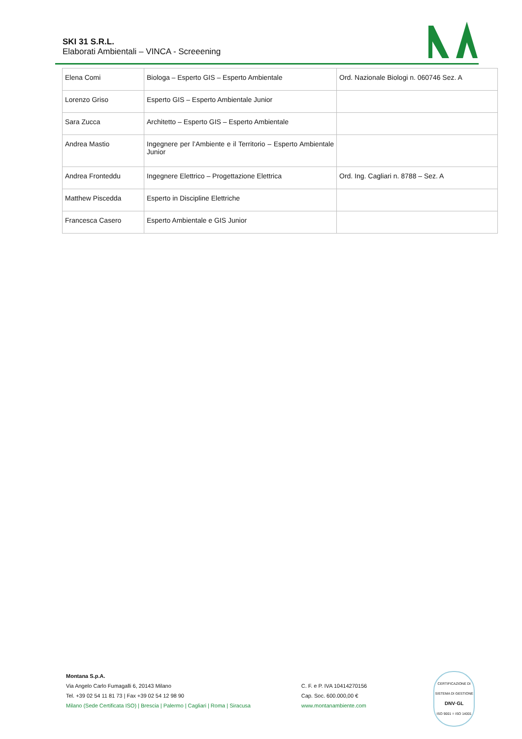SKI 31 S.R.L.
Elaborati Ambientali – VINCA - Screeening
| Elena Comi | Biologa – Esperto GIS – Esperto Ambientale | Ord. Nazionale Biologi n. 060746 Sez. A |
| Lorenzo Griso | Esperto GIS – Esperto Ambientale Junior | |
| Sara Zucca | Architetto – Esperto GIS – Esperto Ambientale | |
| Andrea Mastio | Ingegnere per l’Ambiente e il Territorio – Esperto Ambientale Junior | |
| Andrea Fronteddu | Ingegnere Elettrico – Progettazione Elettrica | Ord. Ing. Cagliari n. 8788 – Sez. A |
| Matthew Piscedda | Esperto in Discipline Elettriche | |
| Francesca Casero | Esperto Ambientale e GIS Junior | |
Montana S.p.A.
Via Angelo Carlo Fumagalli 6, 20143 Milano
Tel. +39 02 54 11 81 73 | Fax +39 02 54 12 98 90
Milano (Sede Certificata ISO) | Brescia | Palermo | Cagliari | Roma | Siracusa
C. F. e P. IVA 10414270156
Cap. Soc. 600.000,00 €
www.montanambiente.com
CERTIFICAZIONE DI SISTEMA DI GESTIONE
DNV·GL
ISO 9001 = ISO 14001